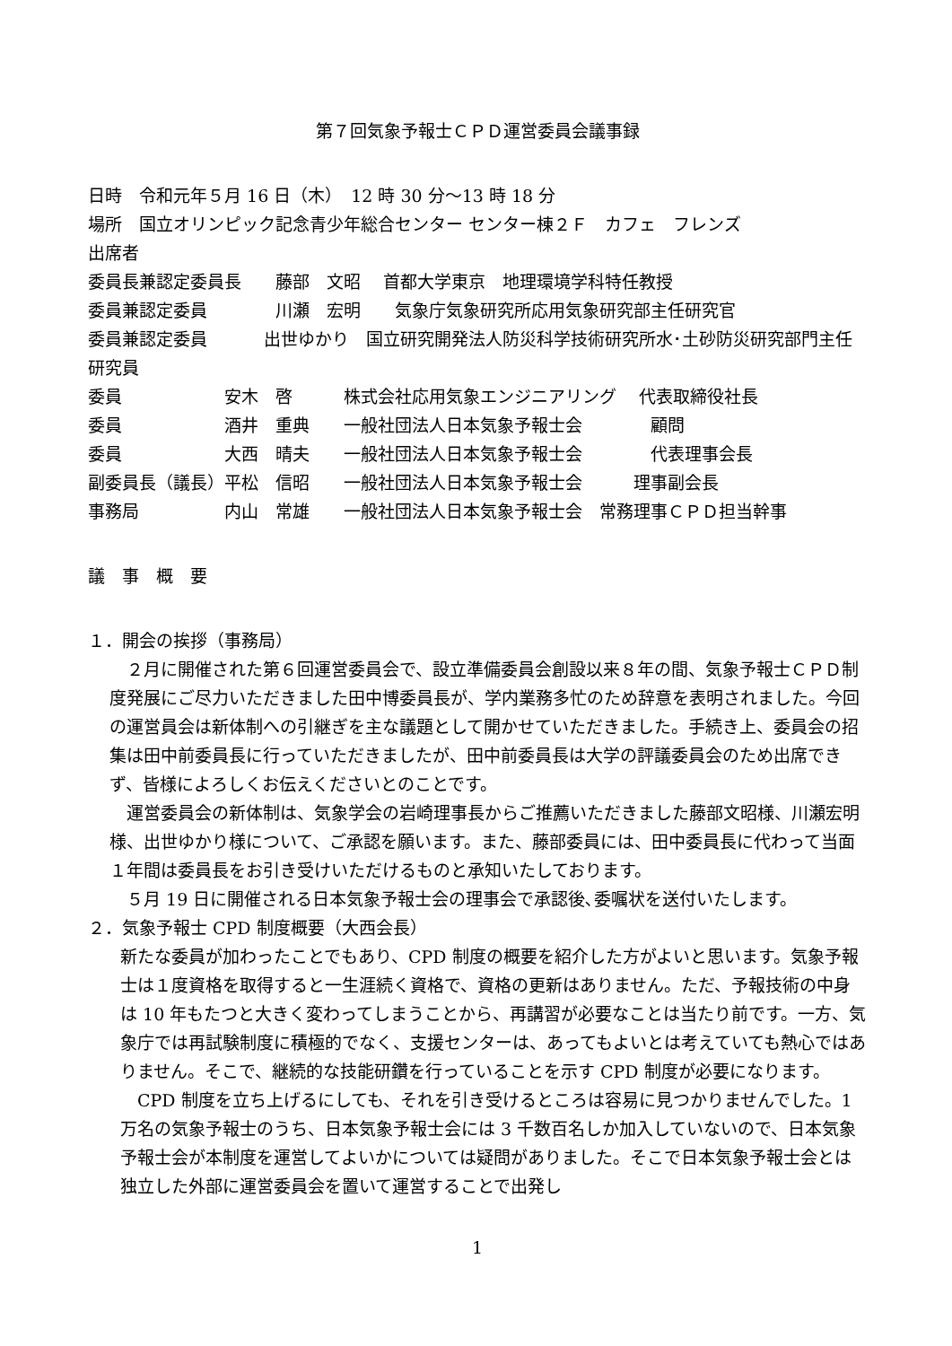第７回気象予報士ＣＰＤ運営委員会議事録
日時　令和元年５月 16 日（木）　12 時 30 分～13 時 18 分
場所　国立オリンピック記念青少年総合センター センター棟２Ｆ　カフェ　フレンズ
出席者
委員長兼認定委員長　　藤部　文昭　 首都大学東京　地理環境学科特任教授
委員兼認定委員　　　　川瀬　宏明　　気象庁気象研究所応用気象研究部主任研究官
委員兼認定委員　　　 出世ゆかり　国立研究開発法人防災科学技術研究所水･土砂防災研究部門主任研究員
委員　　　　　　安木　啓　　　株式会社応用気象エンジニアリング　 代表取締役社長
委員　　　　　　酒井　重典　　一般社団法人日本気象予報士会　　　　顧問
委員　　　　　　大西　晴夫　　一般社団法人日本気象予報士会　　　　代表理事会長
副委員長（議長）平松　信昭　　一般社団法人日本気象予報士会　　　理事副会長
事務局　　　　　内山　常雄　　一般社団法人日本気象予報士会　常務理事ＣＰＤ担当幹事
議　事　概　要
１．開会の挨拶（事務局）
２月に開催された第６回運営委員会で、設立準備委員会創設以来８年の間、気象予報士ＣＰＤ制度発展にご尽力いただきました田中博委員長が、学内業務多忙のため辞意を表明されました。今回の運営員会は新体制への引継ぎを主な議題として開かせていただきました。手続き上、委員会の招集は田中前委員長に行っていただきましたが、田中前委員長は大学の評議委員会のため出席できず、皆様によろしくお伝えくださいとのことです。
運営委員会の新体制は、気象学会の岩崎理事長からご推薦いただきました藤部文昭様、川瀬宏明様、出世ゆかり様について、ご承認を願います。また、藤部委員には、田中委員長に代わって当面１年間は委員長をお引き受けいただけるものと承知いたしております。
５月 19 日に開催される日本気象予報士会の理事会で承認後､委嘱状を送付いたします。
２．気象予報士 CPD 制度概要（大西会長）
新たな委員が加わったことでもあり、CPD 制度の概要を紹介した方がよいと思います。気象予報士は１度資格を取得すると一生涯続く資格で、資格の更新はありません。ただ、予報技術の中身は 10 年もたつと大きく変わってしまうことから、再講習が必要なことは当たり前です。一方、気象庁では再試験制度に積極的でなく、支援センターは、あってもよいとは考えていても熱心ではありません。そこで、継続的な技能研鑽を行っていることを示す CPD 制度が必要になります。
CPD 制度を立ち上げるにしても、それを引き受けるところは容易に見つかりませんでした。1 万名の気象予報士のうち、日本気象予報士会には 3 千数百名しか加入していないので、日本気象予報士会が本制度を運営してよいかについては疑問がありました。そこで日本気象予報士会とは独立した外部に運営委員会を置いて運営することで出発し
1